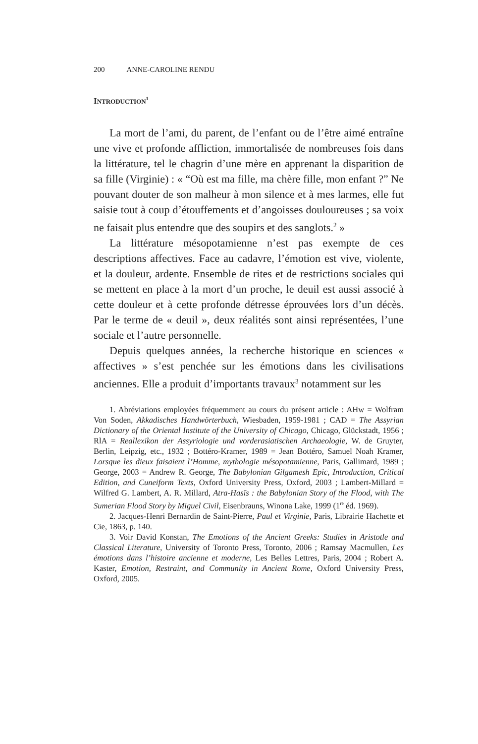200 ANNE-CAROLINE RENDU
INTRODUCTION<sup>1</sup>
La mort de l’ami, du parent, de l’enfant ou de l’être aimé entraîne une vive et profonde affliction, immortalisée de nombreuses fois dans la littérature, tel le chagrin d’une mère en apprenant la disparition de sa fille (Virginie) : « “Où est ma fille, ma chère fille, mon enfant ?” Ne pouvant douter de son malheur à mon silence et à mes larmes, elle fut saisie tout à coup d’étouffements et d’angoisses douloureuses ; sa voix ne faisait plus entendre que des soupirs et des sanglots.<sup>2</sup> »
La littérature mésopotamienne n’est pas exempte de ces descriptions affectives. Face au cadavre, l’émotion est vive, violente, et la douleur, ardente. Ensemble de rites et de restrictions sociales qui se mettent en place à la mort d’un proche, le deuil est aussi associé à cette douleur et à cette profonde détresse éprouvées lors d’un décès. Par le terme de « deuil », deux réalités sont ainsi représentées, l’une sociale et l’autre personnelle.
Depuis quelques années, la recherche historique en sciences « affectives » s’est penchée sur les émotions dans les civilisations anciennes. Elle a produit d’importants travaux<sup>3</sup> notamment sur les
1. Abréviations employées fréquemment au cours du présent article : AHw = Wolfram Von Soden, Akkadisches Handwörterbuch, Wiesbaden, 1959-1981 ; CAD = The Assyrian Dictionary of the Oriental Institute of the University of Chicago, Chicago, Glückstadt, 1956 ; RlA = Reallexikon der Assyriologie und vorderasiatischen Archaeologie, W. de Gruyter, Berlin, Leipzig, etc., 1932 ; Bottéro-Kramer, 1989 = Jean Bottéro, Samuel Noah Kramer, Lorsque les dieux faisaient l’Homme, mythologie mésopotamienne, Paris, Gallimard, 1989 ; George, 2003 = Andrew R. George, The Babylonian Gilgamesh Epic, Introduction, Critical Edition, and Cuneiform Texts, Oxford University Press, Oxford, 2003 ; Lambert-Millard = Wilfred G. Lambert, A. R. Millard, Atra-Hasīs : the Babylonian Story of the Flood, with The Sumerian Flood Story by Miguel Civil, Eisenbrauns, Winona Lake, 1999 (1<sup>re</sup> éd. 1969).
2. Jacques-Henri Bernardin de Saint-Pierre, Paul et Virginie, Paris, Librairie Hachette et Cie, 1863, p. 140.
3. Voir David Konstan, The Emotions of the Ancient Greeks: Studies in Aristotle and Classical Literature, University of Toronto Press, Toronto, 2006 ; Ramsay Macmullen, Les émotions dans l’histoire ancienne et moderne, Les Belles Lettres, Paris, 2004 ; Robert A. Kaster, Emotion, Restraint, and Community in Ancient Rome, Oxford University Press, Oxford, 2005.